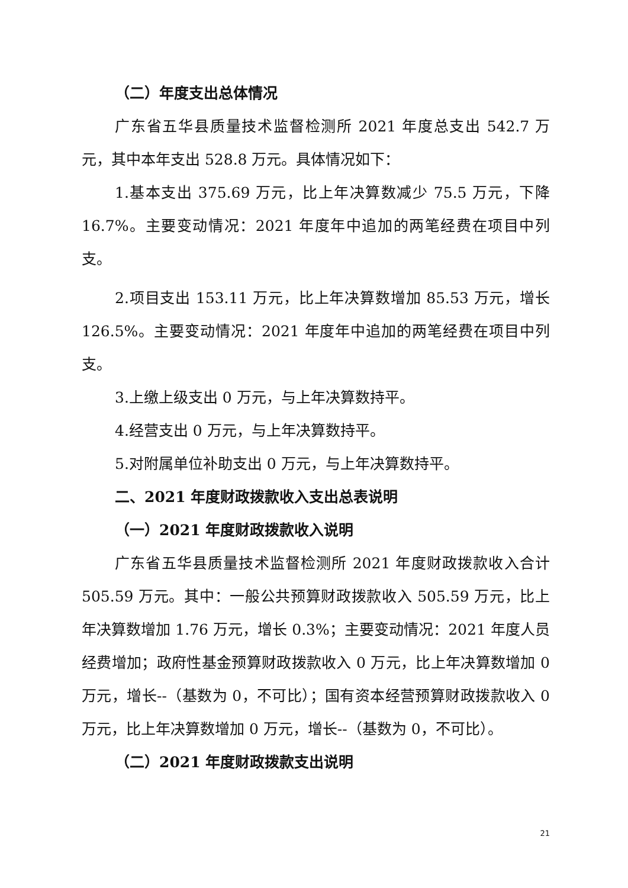（二）年度支出总体情况
广东省五华县质量技术监督检测所 2021 年度总支出 542.7 万元，其中本年支出 528.8 万元。具体情况如下：
1.基本支出 375.69 万元，比上年决算数减少 75.5 万元，下降 16.7%。主要变动情况：2021 年度年中追加的两笔经费在项目中列支。
2.项目支出 153.11 万元，比上年决算数增加 85.53 万元，增长 126.5%。主要变动情况：2021 年度年中追加的两笔经费在项目中列支。
3.上缴上级支出 0 万元，与上年决算数持平。
4.经营支出 0 万元，与上年决算数持平。
5.对附属单位补助支出 0 万元，与上年决算数持平。
二、2021 年度财政拨款收入支出总表说明
（一）2021 年度财政拨款收入说明
广东省五华县质量技术监督检测所 2021 年度财政拨款收入合计 505.59 万元。其中：一般公共预算财政拨款收入 505.59 万元，比上年决算数增加 1.76 万元，增长 0.3%；主要变动情况：2021 年度人员经费增加；政府性基金预算财政拨款收入 0 万元，比上年决算数增加 0 万元，增长--（基数为 0，不可比）；国有资本经营预算财政拨款收入 0 万元，比上年决算数增加 0 万元，增长--（基数为 0，不可比）。
（二）2021 年度财政拨款支出说明
21